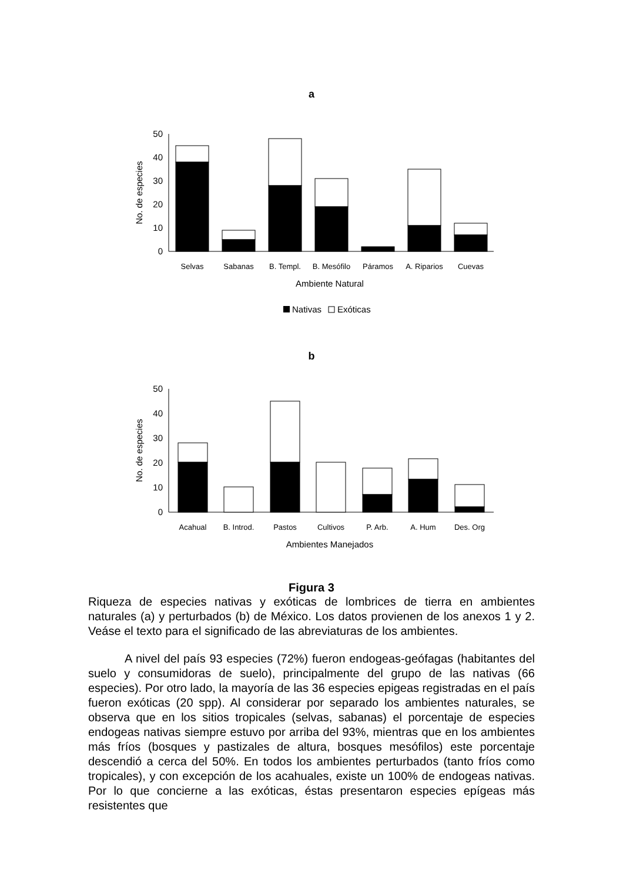a
0
10
20
30
40
50
No. de especies
Selvas
Sabanas
B. Templ.
B. Mesófilo
Páramos
A. Riparios
Cuevas
Ambiente Natural
Nativas
Exóticas
b
0
10
20
30
40
50
No. de especies
Acahual
B. Introd.
Pastos
Cultivos
P. Arb.
A. Hum
Des. Org
Ambientes Manejados
Figura 3
Riqueza de especies nativas y exóticas de lombrices de tierra en ambientes naturales (a) y perturbados (b) de México. Los datos provienen de los anexos 1 y 2. Veáse el texto para el significado de las abreviaturas de los ambientes.
A nivel del país 93 especies (72%) fueron endogeas-geófagas (habitantes del suelo y consumidoras de suelo), principalmente del grupo de las nativas (66 especies). Por otro lado, la mayoría de las 36 especies epigeas registradas en el país fueron exóticas (20 spp). Al considerar por separado los ambientes naturales, se observa que en los sitios tropicales (selvas, sabanas) el porcentaje de especies endogeas nativas siempre estuvo por arriba del 93%, mientras que en los ambientes más fríos (bosques y pastizales de altura, bosques mesófilos) este porcentaje descendió a cerca del 50%. En todos los ambientes perturbados (tanto fríos como tropicales), y con excepción de los acahuales, existe un 100% de endogeas nativas. Por lo que concierne a las exóticas, éstas presentaron especies epígeas más resistentes que